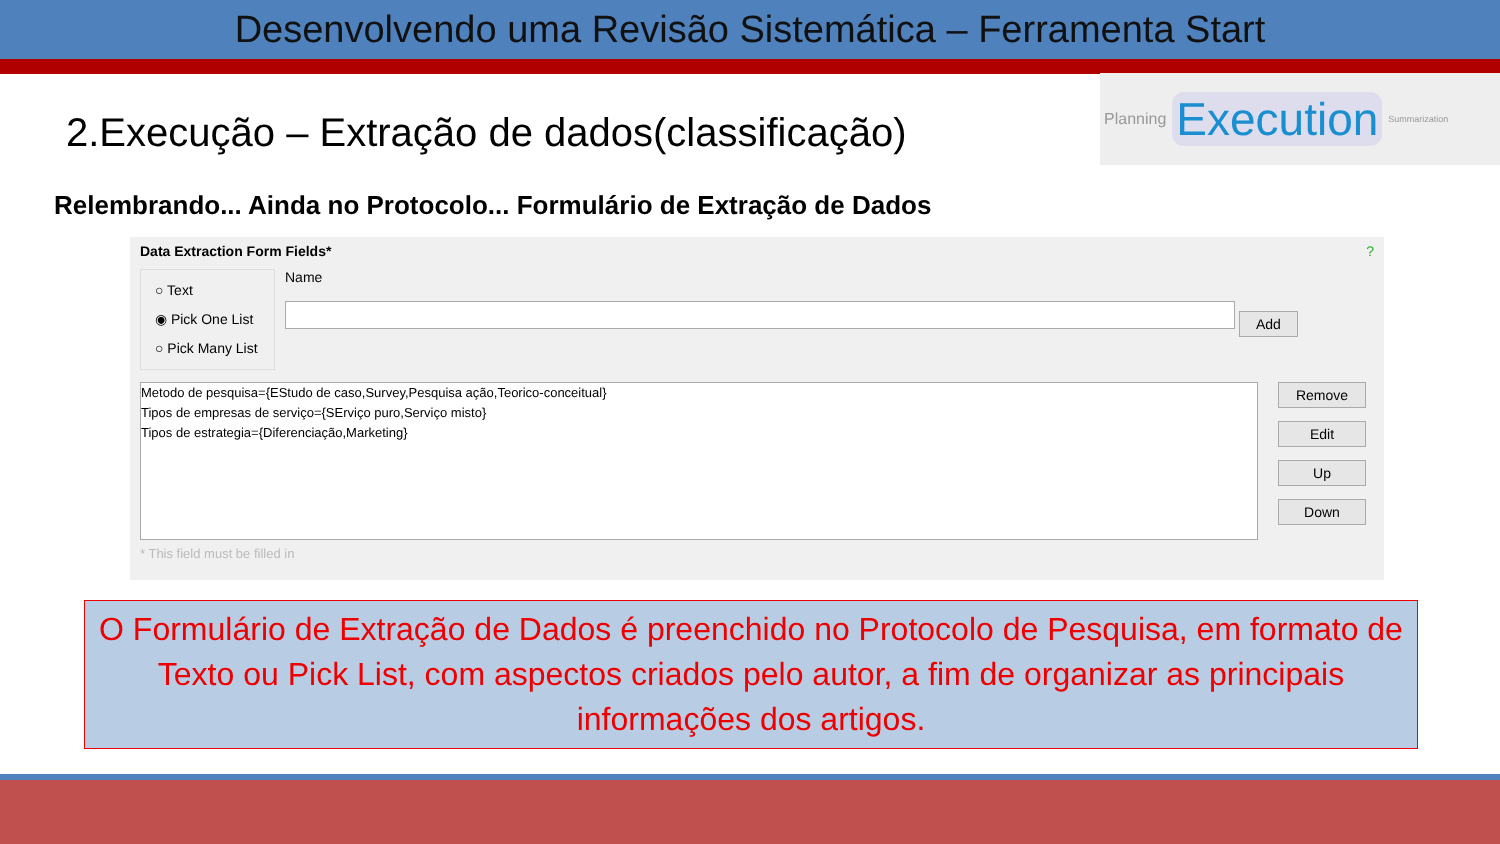Desenvolvendo uma Revisão Sistemática – Ferramenta Start
Planning Execution Summarization
2.Execução – Extração de dados(classificação)
Relembrando... Ainda no Protocolo... Formulário de Extração de Dados
Data Extraction Form Fields* ?
○ Text
◉ Pick One List
○ Pick Many List
Name
Add
Metodo de pesquisa={EStudo de caso,Survey,Pesquisa ação,Teorico-conceitual}
Tipos de empresas de serviço={SErviço puro,Serviço misto}
Tipos de estrategia={Diferenciação,Marketing}
Remove
Edit
Up
Down
* This field must be filled in
O Formulário de Extração de Dados é preenchido no Protocolo de Pesquisa, em formato de Texto ou Pick List, com aspectos criados pelo autor, a fim de organizar as principais informações dos artigos.